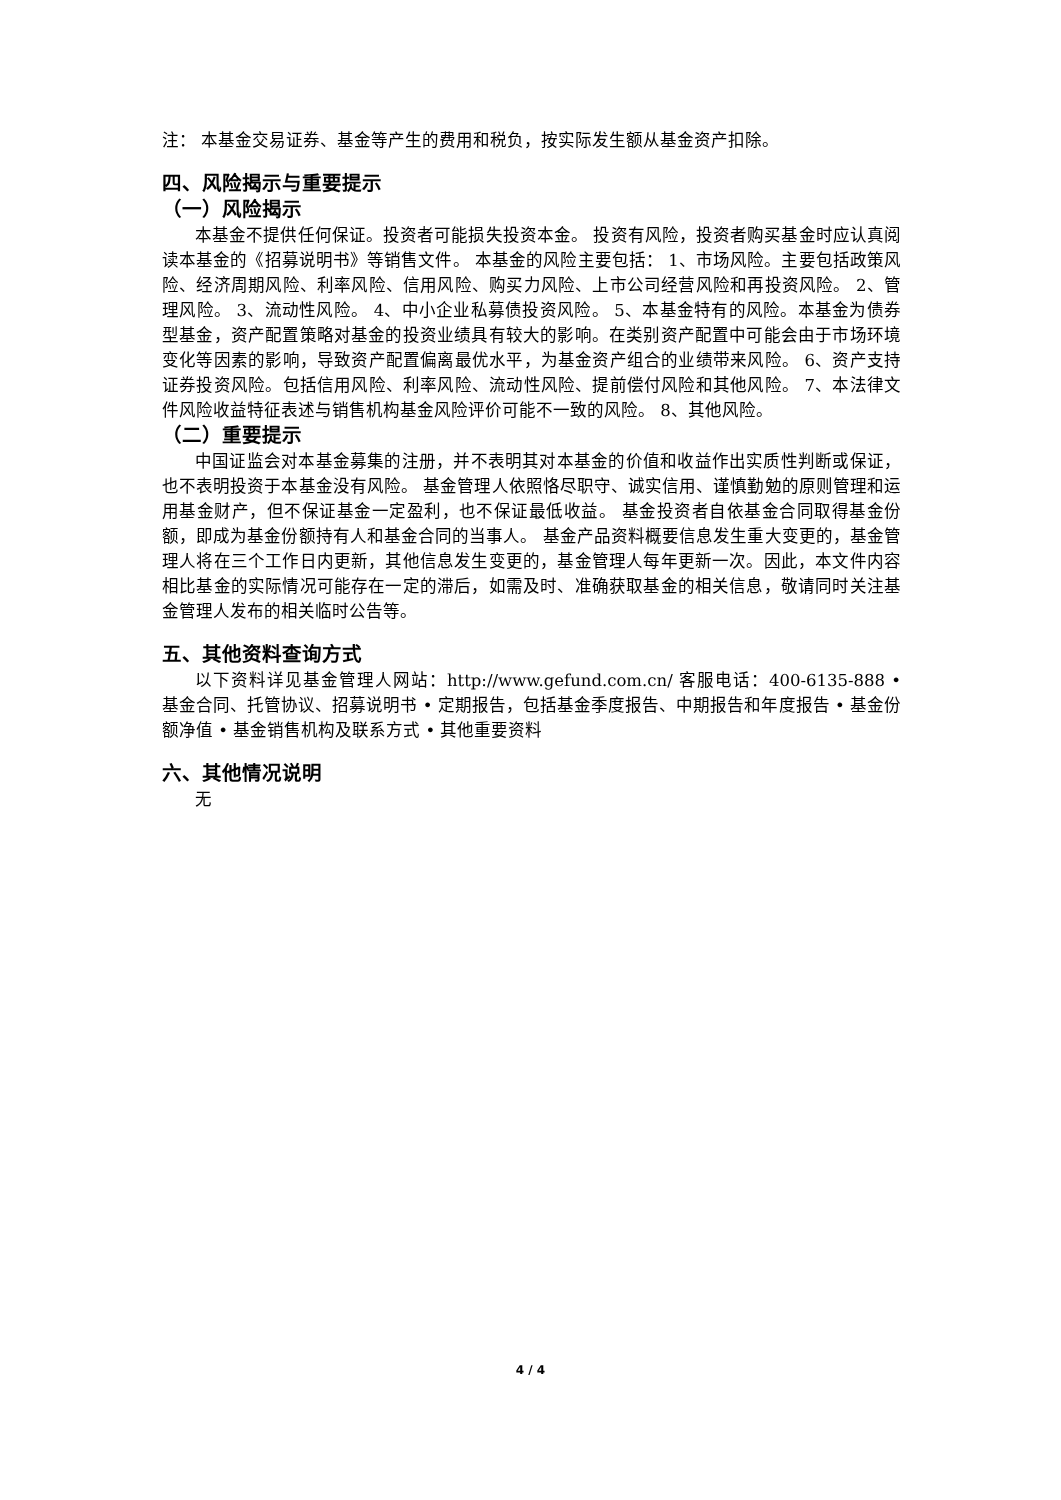注： 本基金交易证券、基金等产生的费用和税负，按实际发生额从基金资产扣除。
四、风险揭示与重要提示
（一）风险揭示
本基金不提供任何保证。投资者可能损失投资本金。 投资有风险，投资者购买基金时应认真阅读本基金的《招募说明书》等销售文件。 本基金的风险主要包括： 1、市场风险。主要包括政策风险、经济周期风险、利率风险、信用风险、购买力风险、上市公司经营风险和再投资风险。 2、管理风险。 3、流动性风险。 4、中小企业私募债投资风险。 5、本基金特有的风险。本基金为债券型基金，资产配置策略对基金的投资业绩具有较大的影响。在类别资产配置中可能会由于市场环境变化等因素的影响，导致资产配置偏离最优水平，为基金资产组合的业绩带来风险。 6、资产支持证券投资风险。包括信用风险、利率风险、流动性风险、提前偿付风险和其他风险。 7、本法律文件风险收益特征表述与销售机构基金风险评价可能不一致的风险。 8、其他风险。
（二）重要提示
中国证监会对本基金募集的注册，并不表明其对本基金的价值和收益作出实质性判断或保证，也不表明投资于本基金没有风险。 基金管理人依照恪尽职守、诚实信用、谨慎勤勉的原则管理和运用基金财产，但不保证基金一定盈利，也不保证最低收益。 基金投资者自依基金合同取得基金份额，即成为基金份额持有人和基金合同的当事人。 基金产品资料概要信息发生重大变更的，基金管理人将在三个工作日内更新，其他信息发生变更的，基金管理人每年更新一次。因此，本文件内容相比基金的实际情况可能存在一定的滞后，如需及时、准确获取基金的相关信息，敬请同时关注基金管理人发布的相关临时公告等。
五、其他资料查询方式
以下资料详见基金管理人网站：http://www.gefund.com.cn/ 客服电话：400-6135-888 • 基金合同、托管协议、招募说明书 • 定期报告，包括基金季度报告、中期报告和年度报告 • 基金份额净值 • 基金销售机构及联系方式 • 其他重要资料
六、其他情况说明
无
4 / 4